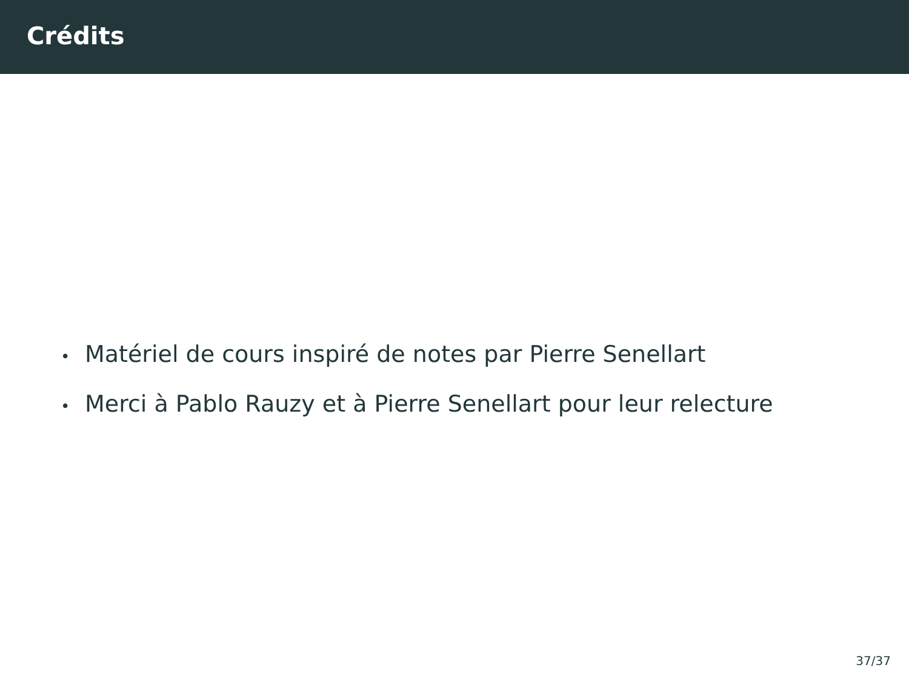Crédits
• Matériel de cours inspiré de notes par Pierre Senellart
• Merci à Pablo Rauzy et à Pierre Senellart pour leur relecture
37/37